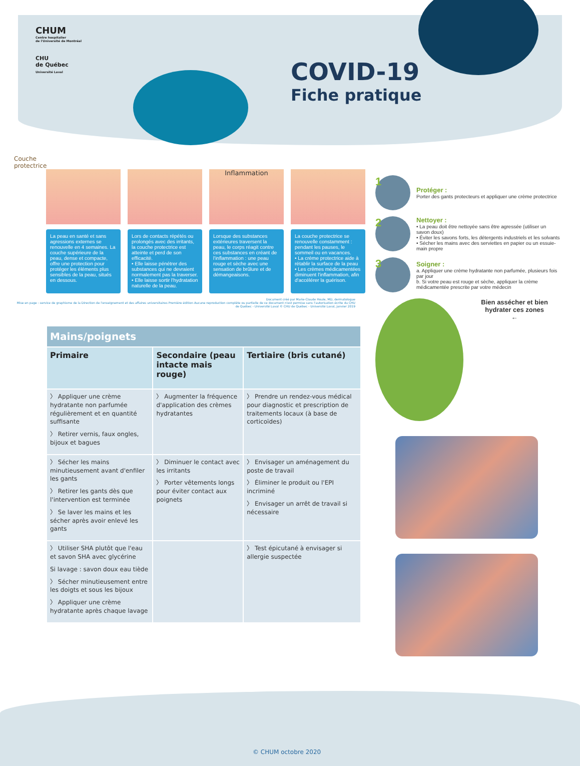CHUM
Centre hospitalier
de l'Université de Montréal
CHU
de Québec
Université Laval
COVID-19
Fiche pratique
Couche
protectrice
La peau en santé et sans agressions externes se renouvelle en 4 semaines. La couche supérieure de la peau, dense et compacte, offre une protection pour protéger les éléments plus sensibles de la peau, situés en dessous.
Lors de contacts répétés ou prolongés avec des irritants, la couche protectrice est atteinte et perd de son efficacité.
• Elle laisse pénétrer des substances qui ne devraient normalement pas la traverser.
• Elle laisse sortir l'hydratation naturelle de la peau.
Inflammation
Lorsque des substances extérieures traversent la peau, le corps réagit contre ces substances en créant de l'inflammation : une peau rouge et sèche avec une sensation de brûlure et de démangeaisons.
La couche protectrice se renouvelle constamment : pendant les pauses, le sommeil ou en vacances.
• La crème protectrice aide à rétablir la surface de la peau
• Les crèmes médicamentées diminuent l'inflammation, afin d'accélérer la guérison.
Document créé par Marie-Claude Houle, MD, dermatologue
Mise en page : service de graphisme de la Direction de l'enseignement et des affaires universitaires Première édition Aucune reproduction complète ou partielle de ce document n'est permise sans l'autorisation écrite du CHU de Québec - Université Laval © CHU de Québec - Université Laval, janvier 2019
| Mains/poignets | | |
| Primaire | Secondaire (peau intacte mais rouge) | Tertiaire (bris cutané) |
| 〉 Appliquer une crème hydratante non parfumée régulièrement et en quantité suffisante 〉 Retirer vernis, faux ongles, bijoux et bagues | 〉 Augmenter la fréquence d'application des crèmes hydratantes | 〉 Prendre un rendez-vous médical pour diagnostic et prescription de traitements locaux (à base de corticoïdes) |
| 〉 Sécher les mains minutieusement avant d'enfiler les gants 〉 Retirer les gants dès que l'intervention est terminée 〉 Se laver les mains et les sécher après avoir enlevé les gants | 〉 Diminuer le contact avec les irritants 〉 Porter vêtements longs pour éviter contact aux poignets | 〉 Envisager un aménagement du poste de travail 〉 Éliminer le produit ou l'EPI incriminé 〉 Envisager un arrêt de travail si nécessaire |
| 〉 Utiliser SHA plutôt que l'eau et savon SHA avec glycérine Si lavage : savon doux eau tiède 〉 Sécher minutieusement entre les doigts et sous les bijoux 〉 Appliquer une crème hydratante après chaque lavage | | 〉 Test épicutané à envisager si allergie suspectée |
1
Protéger :
Porter des gants protecteurs et appliquer une crème protectrice
2
Nettoyer :
• La peau doit être nettoyée sans être agressée (utiliser un savon doux)
• Éviter les savons forts, les détergents industriels et les solvants
• Sécher les mains avec des serviettes en papier ou un essuie-main propre
3
Soigner :
a. Appliquer une crème hydratante non parfumée, plusieurs fois par jour
b. Si votre peau est rouge et sèche, appliquer la crème médicamentée prescrite par votre médecin
Bien assécher et bien hydrater ces zones
←
© CHUM octobre 2020